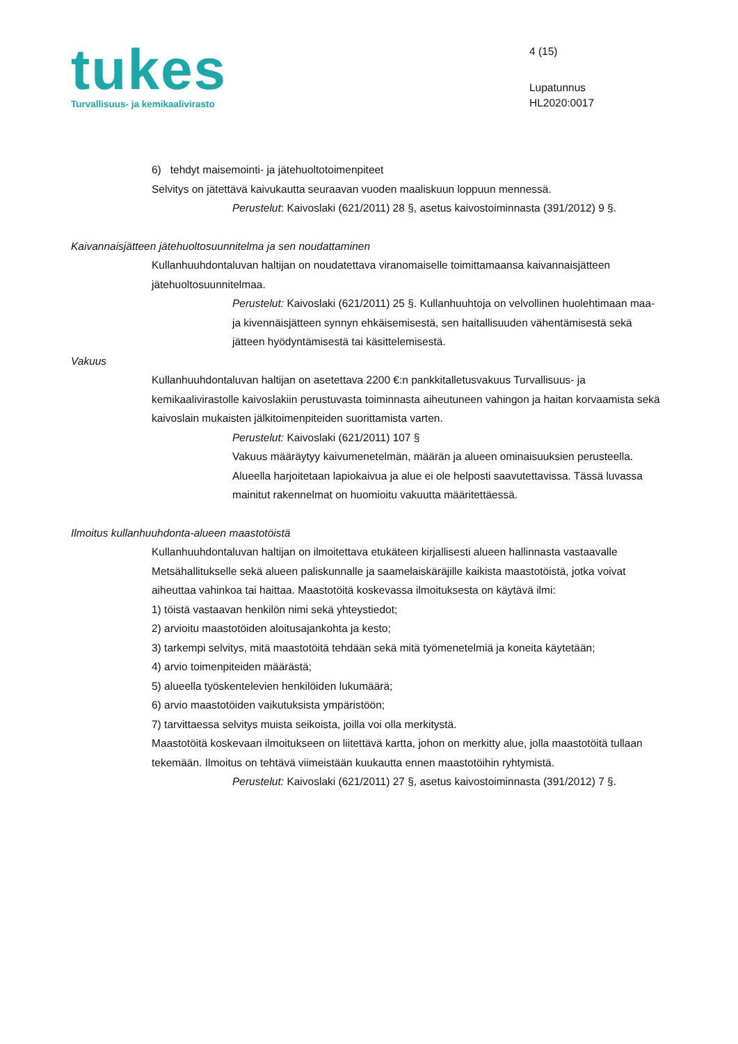tukes
Turvallisuus- ja kemikaalivirasto
4 (15)
Lupatunnus
HL2020:0017
6) tehdyt maisemointi- ja jätehuoltotoimenpiteet
Selvitys on jätettävä kaivukautta seuraavan vuoden maaliskuun loppuun mennessä.
Perustelut: Kaivoslaki (621/2011) 28 §, asetus kaivostoiminnasta (391/2012) 9 §.
Kaivannaisjätteen jätehuoltosuunnitelma ja sen noudattaminen
Kullanhuuhdontaluvan haltijan on noudatettava viranomaiselle toimittamaansa kaivannaisjätteen jätehuoltosuunnitelmaa.
Perustelut: Kaivoslaki (621/2011) 25 §. Kullanhuuhtoja on velvollinen huolehtimaan maa- ja kivennäisjätteen synnyn ehkäisemisestä, sen haitallisuuden vähentämisestä sekä jätteen hyödyntämisestä tai käsittelemisestä.
Vakuus
Kullanhuuhdontaluvan haltijan on asetettava 2200 €:n pankkitalletusvakuus Turvallisuus- ja kemikaalivirastolle kaivoslakiin perustuvasta toiminnasta aiheutuneen vahingon ja haitan korvaamista sekä kaivoslain mukaisten jälkitoimenpiteiden suorittamista varten.
Perustelut: Kaivoslaki (621/2011) 107 §
Vakuus määräytyy kaivumenetelmän, määrän ja alueen ominaisuuksien perusteella. Alueella harjoitetaan lapiokaivua ja alue ei ole helposti saavutettavissa. Tässä luvassa mainitut rakennelmat on huomioitu vakuutta määritettäessä.
Ilmoitus kullanhuuhdonta-alueen maastotöistä
Kullanhuuhdontaluvan haltijan on ilmoitettava etukäteen kirjallisesti alueen hallinnasta vastaavalle Metsähallitukselle sekä alueen paliskunnalle ja saamelaiskäräjille kaikista maastotöistä, jotka voivat aiheuttaa vahinkoa tai haittaa. Maastotöitä koskevassa ilmoituksesta on käytävä ilmi:
1) töistä vastaavan henkilön nimi sekä yhteystiedot;
2) arvioitu maastotöiden aloitusajankohta ja kesto;
3) tarkempi selvitys, mitä maastotöitä tehdään sekä mitä työmenetelmiä ja koneita käytetään;
4) arvio toimenpiteiden määrästä;
5) alueella työskentelevien henkilöiden lukumäärä;
6) arvio maastotöiden vaikutuksista ympäristöön;
7) tarvittaessa selvitys muista seikoista, joilla voi olla merkitystä.
Maastotöitä koskevaan ilmoitukseen on liitettävä kartta, johon on merkitty alue, jolla maastotöitä tullaan tekemään. Ilmoitus on tehtävä viimeistään kuukautta ennen maastotöihin ryhtymistä.
Perustelut: Kaivoslaki (621/2011) 27 §, asetus kaivostoiminnasta (391/2012) 7 §.